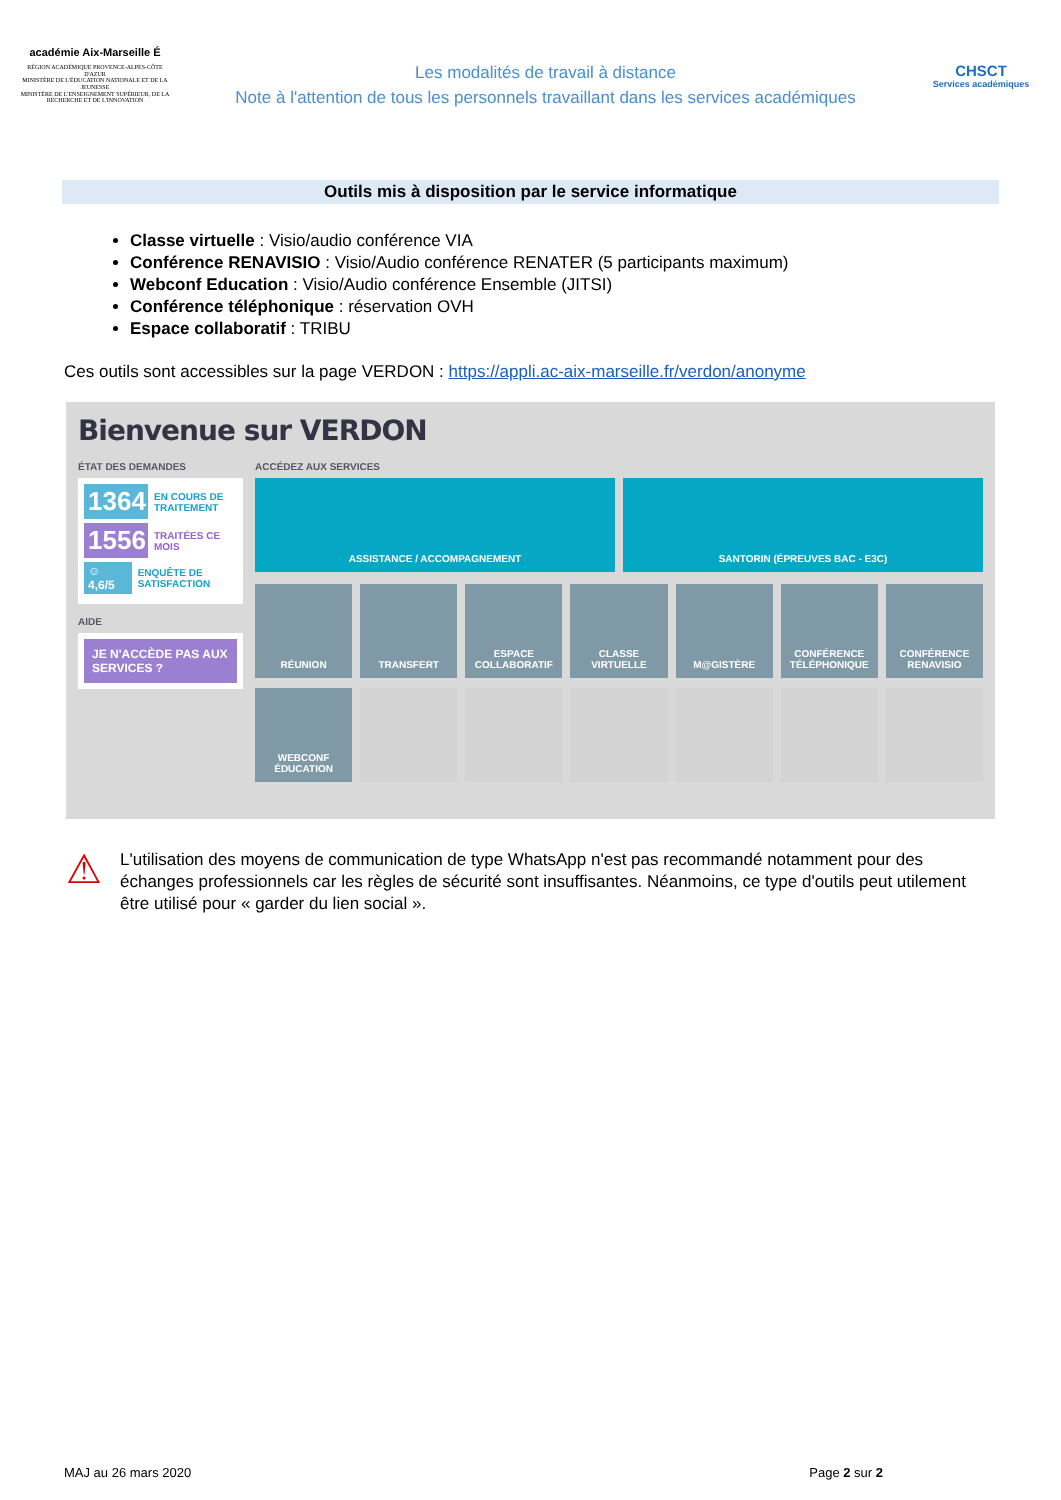académie Aix-Marseille É
RÉGION ACADÉMIQUE PROVENCE-ALPES-CÔTE D'AZUR
MINISTÈRE DE L'ÉDUCATION NATIONALE ET DE LA JEUNESSE
MINISTÈRE DE L'ENSEIGNEMENT SUPÉRIEUR, DE LA RECHERCHE ET DE L'INNOVATION
Les modalités de travail à distance
Note à l'attention de tous les personnels travaillant dans les services académiques
CHSCT
Services académiques
Outils mis à disposition par le service informatique
Classe virtuelle : Visio/audio conférence VIA
Conférence RENAVISIO : Visio/Audio conférence RENATER (5 participants maximum)
Webconf Education : Visio/Audio conférence Ensemble (JITSI)
Conférence téléphonique : réservation OVH
Espace collaboratif : TRIBU
Ces outils sont accessibles sur la page VERDON : https://appli.ac-aix-marseille.fr/verdon/anonyme
Bienvenue sur VERDON
ÉTAT DES DEMANDES
1364 EN COURS DE TRAITEMENT
1556 TRAITÉES CE MOIS
☺ 4,6/5 ENQUÊTE DE SATISFACTION
AIDE
JE N'ACCÈDE PAS AUX SERVICES ?
ACCÉDEZ AUX SERVICES
ASSISTANCE / ACCOMPAGNEMENT SANTORIN (ÉPREUVES BAC - E3C)
RÉUNION
TRANSFERT
ESPACE COLLABORATIF
CLASSE VIRTUELLE
M@GISTÈRE
CONFÉRENCE TÉLÉPHONIQUE
CONFÉRENCE RENAVISIO
WEBCONF ÉDUCATION
⚠
L'utilisation des moyens de communication de type WhatsApp n'est pas recommandé notamment pour des échanges professionnels car les règles de sécurité sont insuffisantes. Néanmoins, ce type d'outils peut utilement être utilisé pour « garder du lien social ».
MAJ au 26 mars 2020 Page 2 sur 2